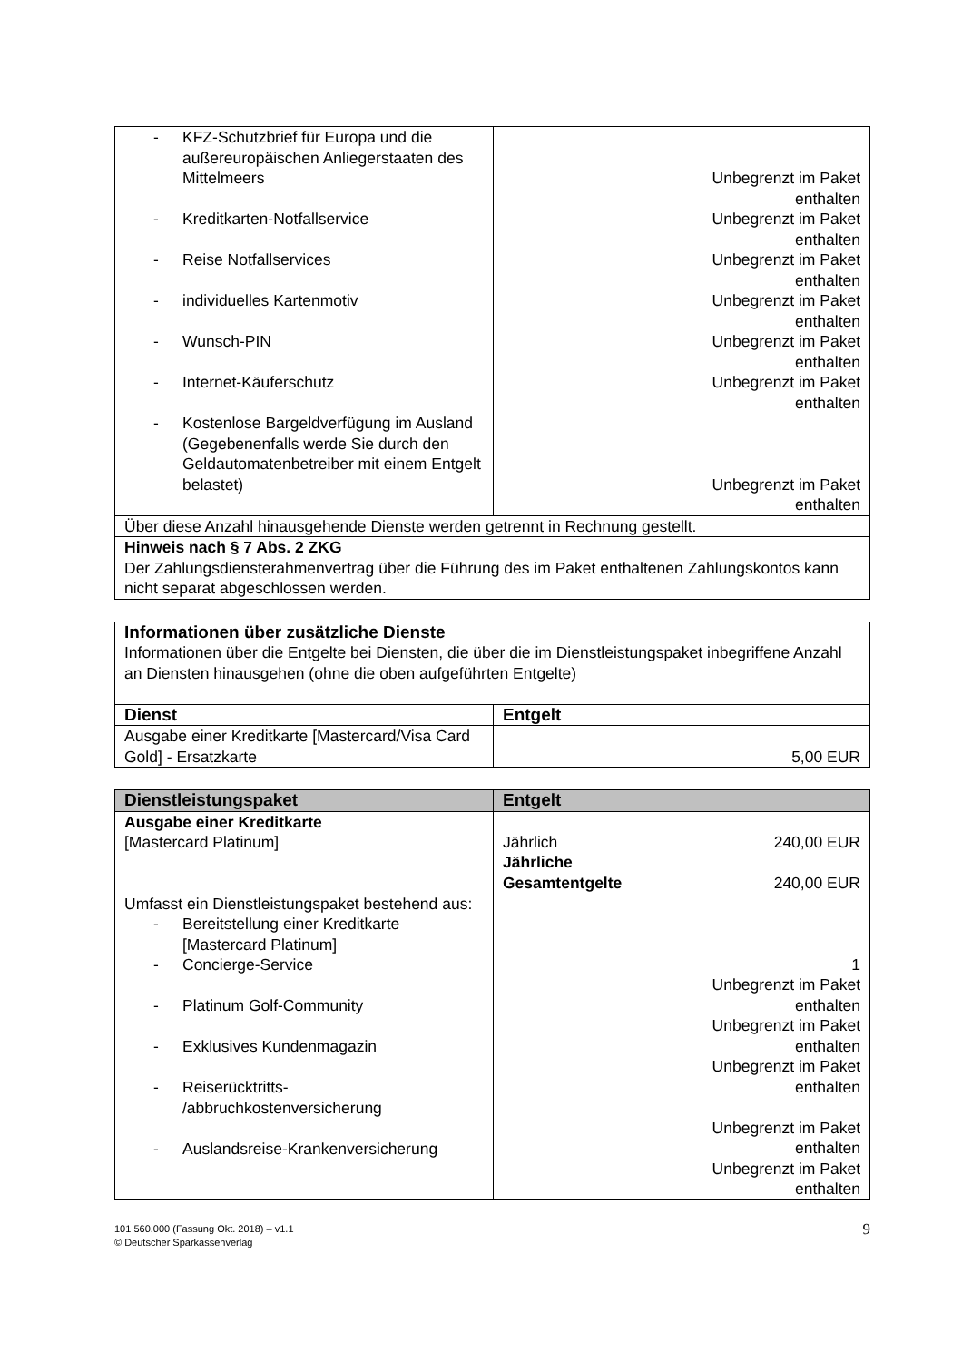| - KFZ-Schutzbrief für Europa und die außereuropäischen Anliegerstaaten des Mittelmeers - Kreditkarten-Notfallservice - Reise Notfallservices - individuelles Kartenmotiv - Wunsch-PIN - Internet-Käuferschutz - Kostenlose Bargeldverfügung im Ausland (Gegebenenfalls werde Sie durch den Geldautomatenbetreiber mit einem Entgelt belastet) | Unbegrenzt im Paket enthalten Unbegrenzt im Paket enthalten Unbegrenzt im Paket enthalten Unbegrenzt im Paket enthalten Unbegrenzt im Paket enthalten Unbegrenzt im Paket enthalten Unbegrenzt im Paket enthalten |
| Über diese Anzahl hinausgehende Dienste werden getrennt in Rechnung gestellt. | |
| Hinweis nach § 7 Abs. 2 ZKG Der Zahlungsdiensterahmenvertrag über die Führung des im Paket enthaltenen Zahlungskontos kann nicht separat abgeschlossen werden. | |
| Informationen über zusätzliche Dienste Informationen über die Entgelte bei Diensten, die über die im Dienstleistungspaket inbegriffene Anzahl an Diensten hinausgehen (ohne die oben aufgeführten Entgelte) | |
| Dienst | Entgelt |
| Ausgabe einer Kreditkarte [Mastercard/Visa Card Gold] - Ersatzkarte | 5,00 EUR |
| Dienstleistungspaket | Entgelt |
| --- | --- |
| Ausgabe einer Kreditkarte [Mastercard Platinum] Umfasst ein Dienstleistungspaket bestehend aus: - Bereitstellung einer Kreditkarte [Mastercard Platinum] - Concierge-Service - Platinum Golf-Community - Exklusives Kundenmagazin - Reiserücktritts- /abbruchkostenversicherung - Auslandsreise-Krankenversicherung | Jährlich 240,00 EUR Jährliche Gesamtentgelte 240,00 EUR 1 Unbegrenzt im Paket enthalten Unbegrenzt im Paket enthalten Unbegrenzt im Paket enthalten Unbegrenzt im Paket enthalten Unbegrenzt im Paket enthalten |
101 560.000 (Fassung Okt. 2018) – v1.1
© Deutscher Sparkassenverlag 9